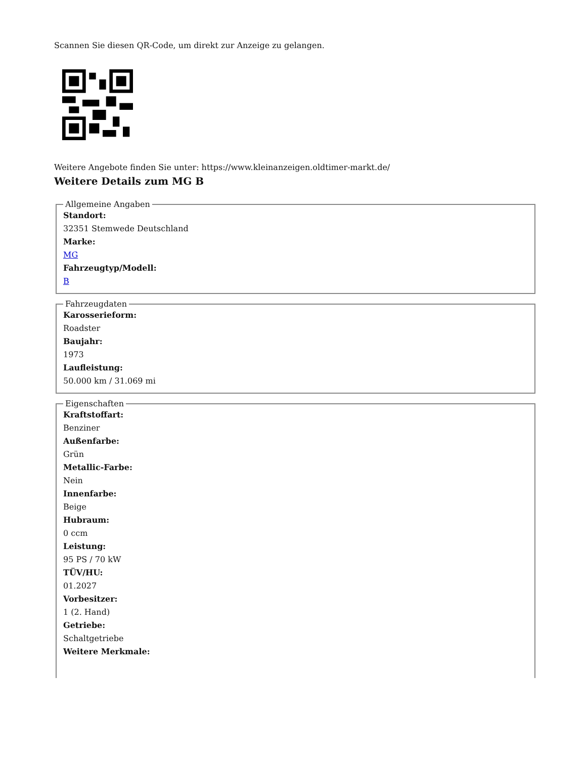Scannen Sie diesen QR-Code, um direkt zur Anzeige zu gelangen.
Weitere Angebote finden Sie unter: https://www.kleinanzeigen.oldtimer-markt.de/
Weitere Details zum MG B
Allgemeine Angaben
Standort:
32351 Stemwede Deutschland
Marke:
MG
Fahrzeugtyp/Modell:
B
Fahrzeugdaten
Karosserieform:
Roadster
Baujahr:
1973
Laufleistung:
50.000 km / 31.069 mi
Eigenschaften
Kraftstoffart:
Benziner
Außenfarbe:
Grün
Metallic-Farbe:
Nein
Innenfarbe:
Beige
Hubraum:
0 ccm
Leistung:
95 PS / 70 kW
TÜV/HU:
01.2027
Vorbesitzer:
1 (2. Hand)
Getriebe:
Schaltgetriebe
Weitere Merkmale: